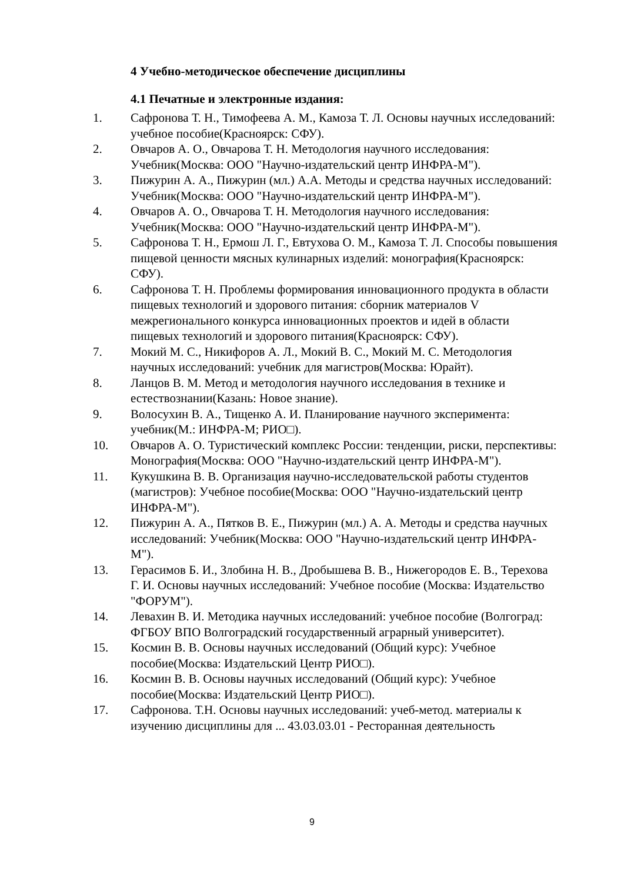4 Учебно-методическое обеспечение дисциплины
4.1 Печатные и электронные издания:
1. Сафронова Т. Н., Тимофеева А. М., Камоза Т. Л. Основы научных исследований: учебное пособие(Красноярск: СФУ).
2. Овчаров А. О., Овчарова Т. Н. Методология научного исследования: Учебник(Москва: ООО "Научно-издательский центр ИНФРА-М").
3. Пижурин А. А., Пижурин (мл.) А.А. Методы и средства научных исследований: Учебник(Москва: ООО "Научно-издательский центр ИНФРА-М").
4. Овчаров А. О., Овчарова Т. Н. Методология научного исследования: Учебник(Москва: ООО "Научно-издательский центр ИНФРА-М").
5. Сафронова Т. Н., Ермош Л. Г., Евтухова О. М., Камоза Т. Л. Способы повышения пищевой ценности мясных кулинарных изделий: монография(Красноярск: СФУ).
6. Сафронова Т. Н. Проблемы формирования инновационного продукта в области пищевых технологий и здорового питания: сборник материалов V межрегионального конкурса инновационных проектов и идей в области пищевых технологий и здорового питания(Красноярск: СФУ).
7. Мокий М. С., Никифоров А. Л., Мокий В. С., Мокий М. С. Методология научных исследований: учебник для магистров(Москва: Юрайт).
8. Ланцов В. М. Метод и методология научного исследования в технике и естествознании(Казань: Новое знание).
9. Волосухин В. А., Тищенко А. И. Планирование научного эксперимента: учебник(М.: ИНФРА-М; РИО□).
10. Овчаров А. О. Туристический комплекс России: тенденции, риски, перспективы: Монография(Москва: ООО "Научно-издательский центр ИНФРА-М").
11. Кукушкина В. В. Организация научно-исследовательской работы студентов (магистров): Учебное пособие(Москва: ООО "Научно-издательский центр ИНФРА-М").
12. Пижурин А. А., Пятков В. Е., Пижурин (мл.) А. А. Методы и средства научных исследований: Учебник(Москва: ООО "Научно-издательский центр ИНФРА-М").
13. Герасимов Б. И., Злобина Н. В., Дробышева В. В., Нижегородов Е. В., Терехова Г. И. Основы научных исследований: Учебное пособие (Москва: Издательство "ФОРУМ").
14. Левахин В. И. Методика научных исследований: учебное пособие (Волгоград: ФГБОУ ВПО Волгоградский государственный аграрный университет).
15. Космин В. В. Основы научных исследований (Общий курс): Учебное пособие(Москва: Издательский Центр РИО□).
16. Космин В. В. Основы научных исследований (Общий курс): Учебное пособие(Москва: Издательский Центр РИО□).
17. Сафронова. Т.Н. Основы научных исследований: учеб-метод. материалы к изучению дисциплины для ... 43.03.03.01 - Ресторанная деятельность
9